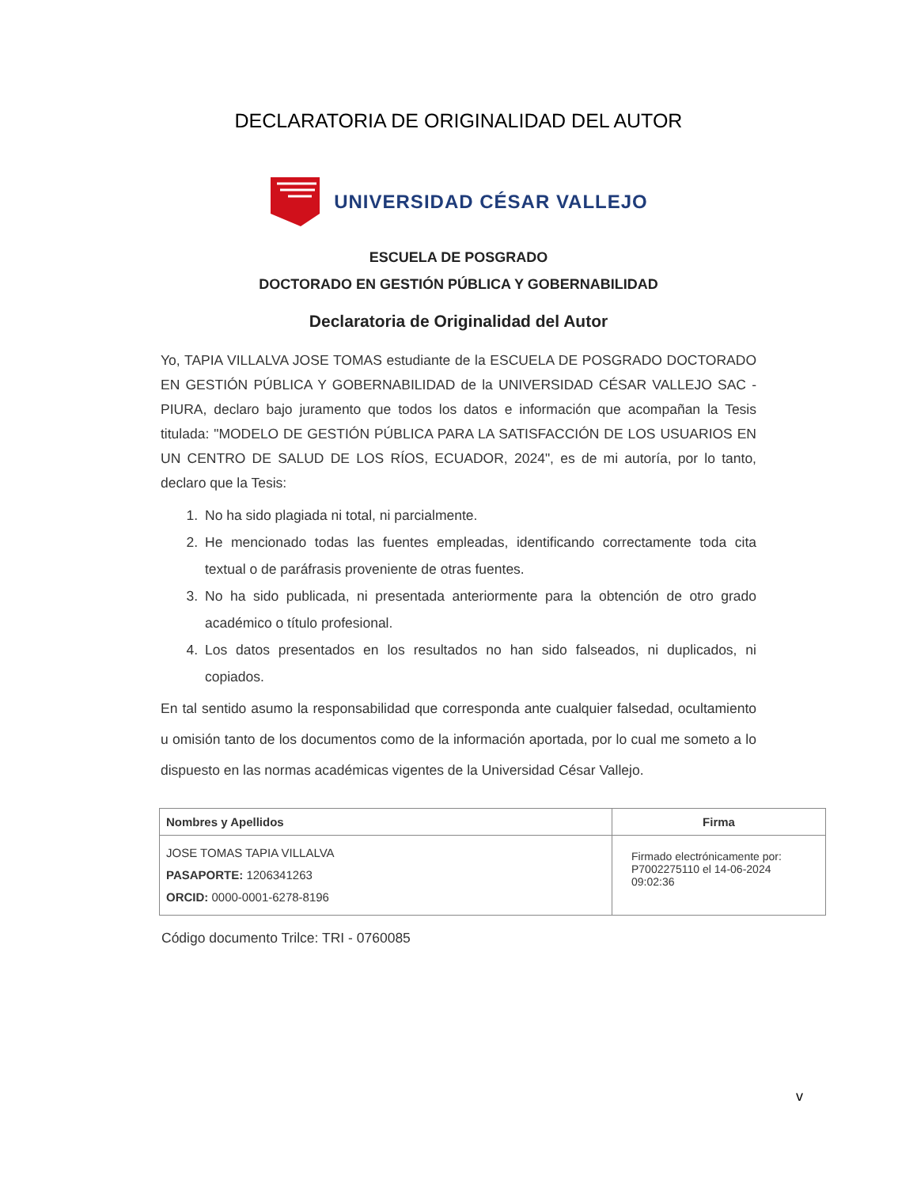DECLARATORIA DE ORIGINALIDAD DEL AUTOR
UNIVERSIDAD CÉSAR VALLEJO
ESCUELA DE POSGRADO
DOCTORADO EN GESTIÓN PÚBLICA Y GOBERNABILIDAD
Declaratoria de Originalidad del Autor
Yo, TAPIA VILLALVA JOSE TOMAS estudiante de la ESCUELA DE POSGRADO DOCTORADO EN GESTIÓN PÚBLICA Y GOBERNABILIDAD de la UNIVERSIDAD CÉSAR VALLEJO SAC - PIURA, declaro bajo juramento que todos los datos e información que acompañan la Tesis titulada: "MODELO DE GESTIÓN PÚBLICA PARA LA SATISFACCIÓN DE LOS USUARIOS EN UN CENTRO DE SALUD DE LOS RÍOS, ECUADOR, 2024", es de mi autoría, por lo tanto, declaro que la Tesis:
1. No ha sido plagiada ni total, ni parcialmente.
2. He mencionado todas las fuentes empleadas, identificando correctamente toda cita textual o de paráfrasis proveniente de otras fuentes.
3. No ha sido publicada, ni presentada anteriormente para la obtención de otro grado académico o título profesional.
4. Los datos presentados en los resultados no han sido falseados, ni duplicados, ni copiados.
En tal sentido asumo la responsabilidad que corresponda ante cualquier falsedad, ocultamiento u omisión tanto de los documentos como de la información aportada, por lo cual me someto a lo dispuesto en las normas académicas vigentes de la Universidad César Vallejo.
| Nombres y Apellidos | Firma |
| --- | --- |
| JOSE TOMAS TAPIA VILLALVA PASAPORTE: 1206341263 ORCID: 0000-0001-6278-8196 | Firmado electrónicamente por: P7002275110 el 14-06-2024 09:02:36 |
Código documento Trilce: TRI - 0760085
v